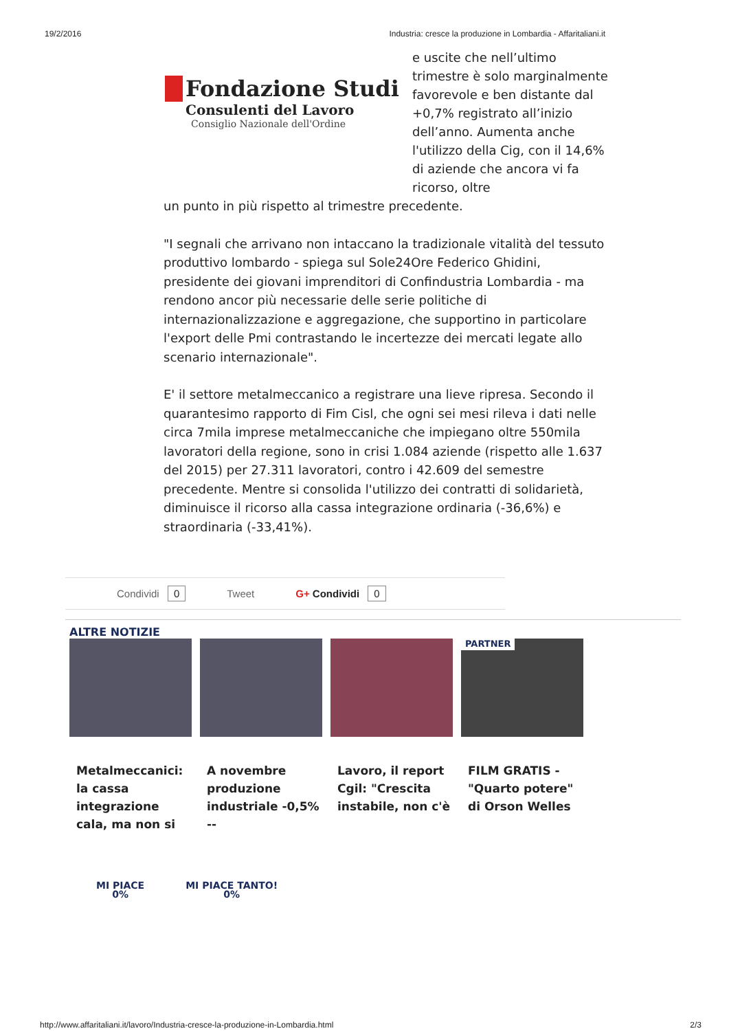19/2/2016 Industria: cresce la produzione in Lombardia - Affaritaliani.it
Fondazione Studi
Consulenti del Lavoro
Consiglio Nazionale dell'Ordine
e uscite che nell’ultimo trimestre è solo marginalmente favorevole e ben distante dal +0,7% registrato all’inizio dell’anno. Aumenta anche l'utilizzo della Cig, con il 14,6% di aziende che ancora vi fa ricorso, oltre
un punto in più rispetto al trimestre precedente.
"I segnali che arrivano non intaccano la tradizionale vitalità del tessuto produttivo lombardo - spiega sul Sole24Ore Federico Ghidini, presidente dei giovani imprenditori di Confindustria Lombardia - ma rendono ancor più necessarie delle serie politiche di internazionalizzazione e aggregazione, che supportino in particolare l'export delle Pmi contrastando le incertezze dei mercati legate allo scenario internazionale".
E' il settore metalmeccanico a registrare una lieve ripresa. Secondo il quarantesimo rapporto di Fim Cisl, che ogni sei mesi rileva i dati nelle circa 7mila imprese metalmeccaniche che impiegano oltre 550mila lavoratori della regione, sono in crisi 1.084 aziende (rispetto alle 1.637 del 2015) per 27.311 lavoratori, contro i 42.609 del semestre precedente. Mentre si consolida l'utilizzo dei contratti di solidarietà, diminuisce il ricorso alla cassa integrazione ordinaria (-36,6%) e straordinaria (-33,41%).
Condividi 0 Tweet G+ Condividi 0
ALTRE NOTIZIE
Metalmeccanici: la cassa integrazione cala, ma non si
A novembre produzione industriale -0,5% --
Lavoro, il report Cgil: "Crescita instabile, non c'è
PARTNER
FILM GRATIS - "Quarto potere" di Orson Welles
MI PIACE
0%
MI PIACE TANTO!
0%
http://www.affaritaliani.it/lavoro/Industria-cresce-la-produzione-in-Lombardia.html 2/3